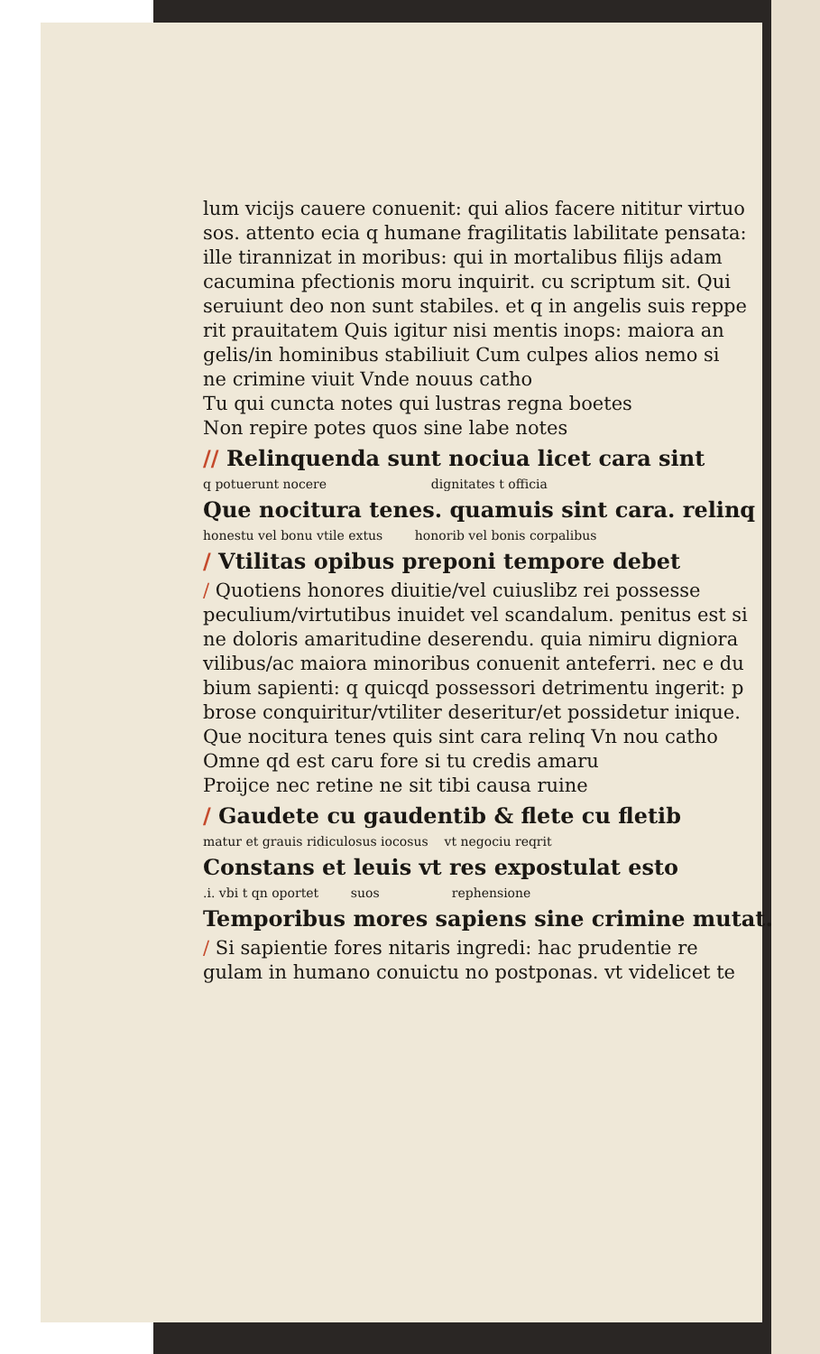lum vicijs cauere conuenit: qui alios facere nititur virtuo
sos. attento ecia q humane fragilitatis labilitate pensata:
ille tirannizat in moribus: qui in mortalibus filijs adam
cacumina pfectionis moru inquirit. cu scriptum sit. Qui
seruiunt deo non sunt stabiles. et q in angelis suis reppe
rit prauitatem Quis igitur nisi mentis inops: maiora an
gelis/in hominibus stabiliuit Cum culpes alios nemo si
ne crimine viuit Vnde nouus catho
Tu qui cuncta notes qui lustras regna boetes
Non repire potes quos sine labe notes
// Relinquenda sunt nociua licet cara sint
q potuerunt nocere dignitates t officia
Que nocitura tenes. quamuis sint cara. relinq
honestu vel bonu vtile extus honorib vel bonis corpalibus
/ Vtilitas opibus preponi tempore debet
/ Quotiens honores diuitie/vel cuiuslibz rei possesse
peculium/virtutibus inuidet vel scandalum. penitus est si
ne doloris amaritudine deserendu. quia nimiru digniora
vilibus/ac maiora minoribus conuenit anteferri. nec e du
bium sapienti: q quicqd possessori detrimentu ingerit: p
brose conquiritur/vtiliter deseritur/et possidetur inique.
Que nocitura tenes quis sint cara relinq Vn nou catho
Omne qd est caru fore si tu credis amaru
Proijce nec retine ne sit tibi causa ruine
/ Gaudete cu gaudentib & flete cu fletib
matur et grauis ridiculosus iocosus vt negociu reqrit
Constans et leuis vt res expostulat esto
.i. vbi t qn oportet suos rephensione
Temporibus mores sapiens sine crimine mutat.
/ Si sapientie fores nitaris ingredi: hac prudentie re
gulam in humano conuictu no postponas. vt videlicet te